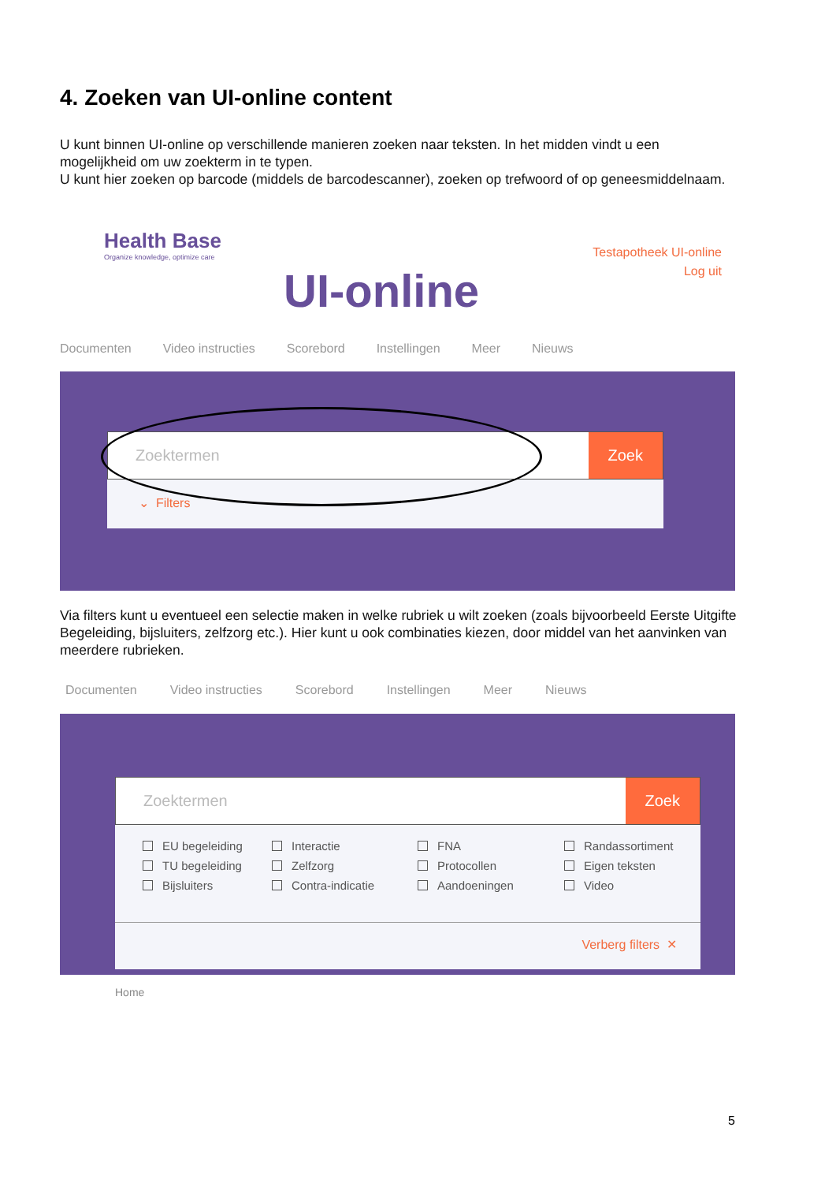4. Zoeken van UI-online content
U kunt binnen UI-online op verschillende manieren zoeken naar teksten. In het midden vindt u een mogelijkheid om uw zoekterm in te typen.
U kunt hier zoeken op barcode (middels de barcodescanner), zoeken op trefwoord of op geneesmiddelnaam.
Health Base
Organize knowledge, optimize care
Testapotheek UI-online
Log uit
UI-online
Documenten Video instructies Scorebord Instellingen Meer Nieuws
Zoektermen Zoek
⌄ Filters
Via filters kunt u eventueel een selectie maken in welke rubriek u wilt zoeken (zoals bijvoorbeeld Eerste Uitgifte Begeleiding, bijsluiters, zelfzorg etc.). Hier kunt u ook combinaties kiezen, door middel van het aanvinken van meerdere rubrieken.
Documenten Video instructies Scorebord Instellingen Meer Nieuws
Zoektermen Zoek
EU begeleiding Interactie FNA Randassortiment TU begeleiding Zelfzorg Protocollen Eigen teksten Bijsluiters Contra-indicatie Aandoeningen Video
Verberg filters ✕
Home
5